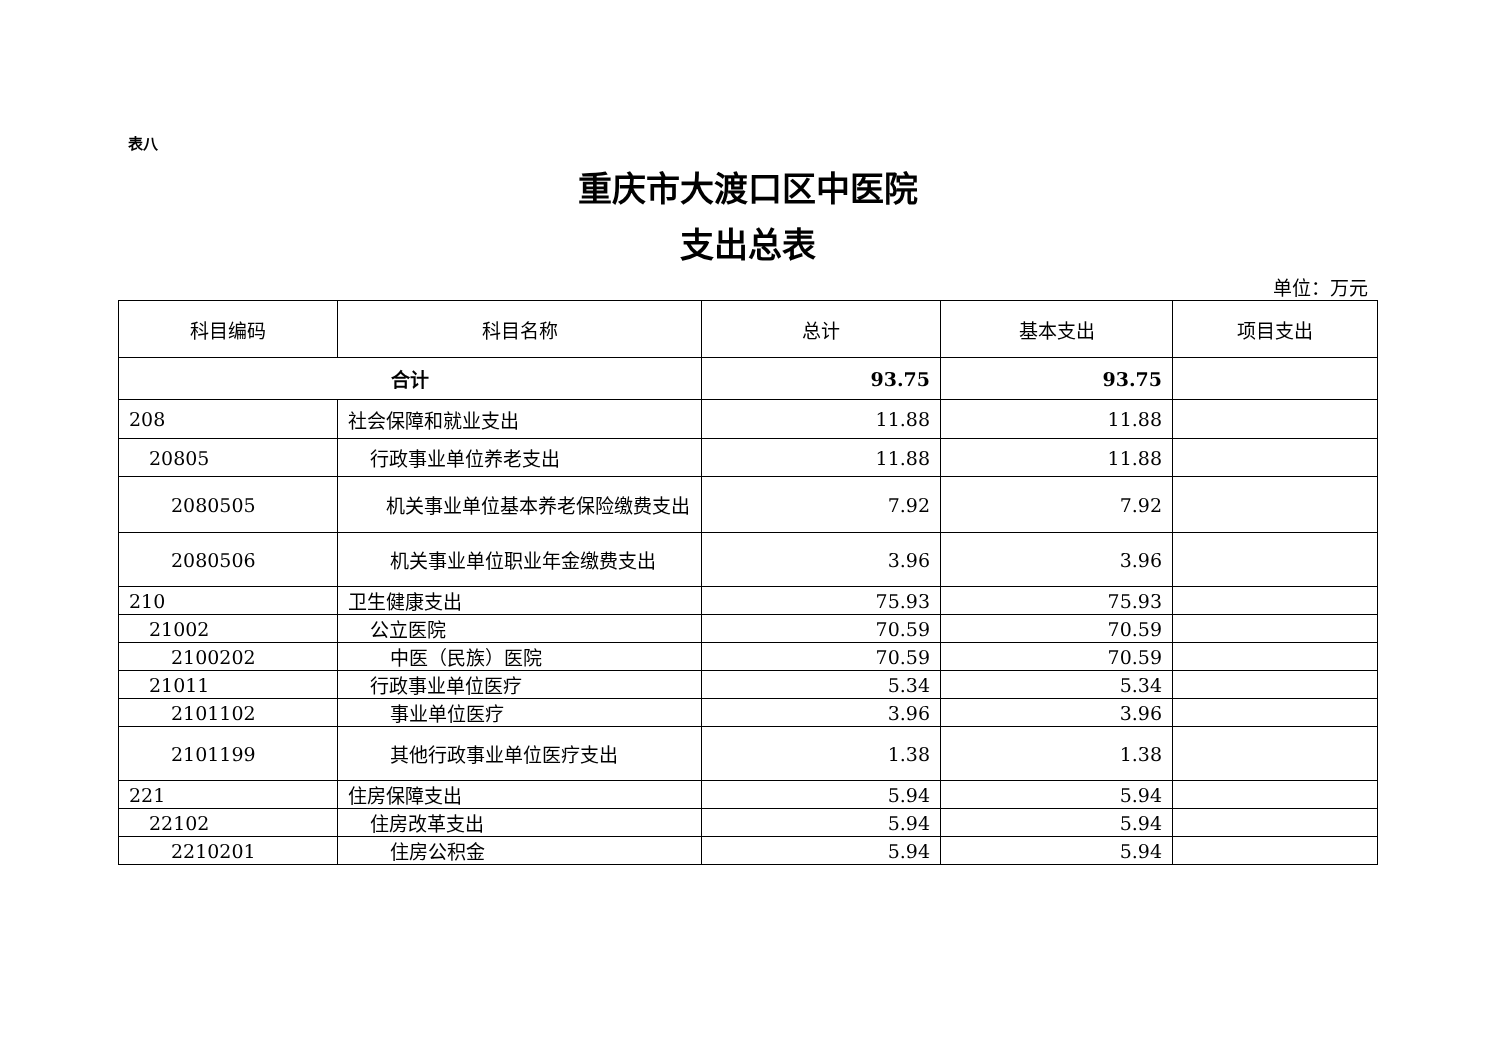表八
重庆市大渡口区中医院
支出总表
单位：万元
| 科目编码 | 科目名称 | 总计 | 基本支出 | 项目支出 |
| --- | --- | --- | --- | --- |
| 合计 | | 93.75 | 93.75 | |
| 208 | 社会保障和就业支出 | 11.88 | 11.88 | |
| 20805 | 行政事业单位养老支出 | 11.88 | 11.88 | |
| 2080505 | 机关事业单位基本养老保险缴费支出 | 7.92 | 7.92 | |
| 2080506 | 机关事业单位职业年金缴费支出 | 3.96 | 3.96 | |
| 210 | 卫生健康支出 | 75.93 | 75.93 | |
| 21002 | 公立医院 | 70.59 | 70.59 | |
| 2100202 | 中医（民族）医院 | 70.59 | 70.59 | |
| 21011 | 行政事业单位医疗 | 5.34 | 5.34 | |
| 2101102 | 事业单位医疗 | 3.96 | 3.96 | |
| 2101199 | 其他行政事业单位医疗支出 | 1.38 | 1.38 | |
| 221 | 住房保障支出 | 5.94 | 5.94 | |
| 22102 | 住房改革支出 | 5.94 | 5.94 | |
| 2210201 | 住房公积金 | 5.94 | 5.94 | |